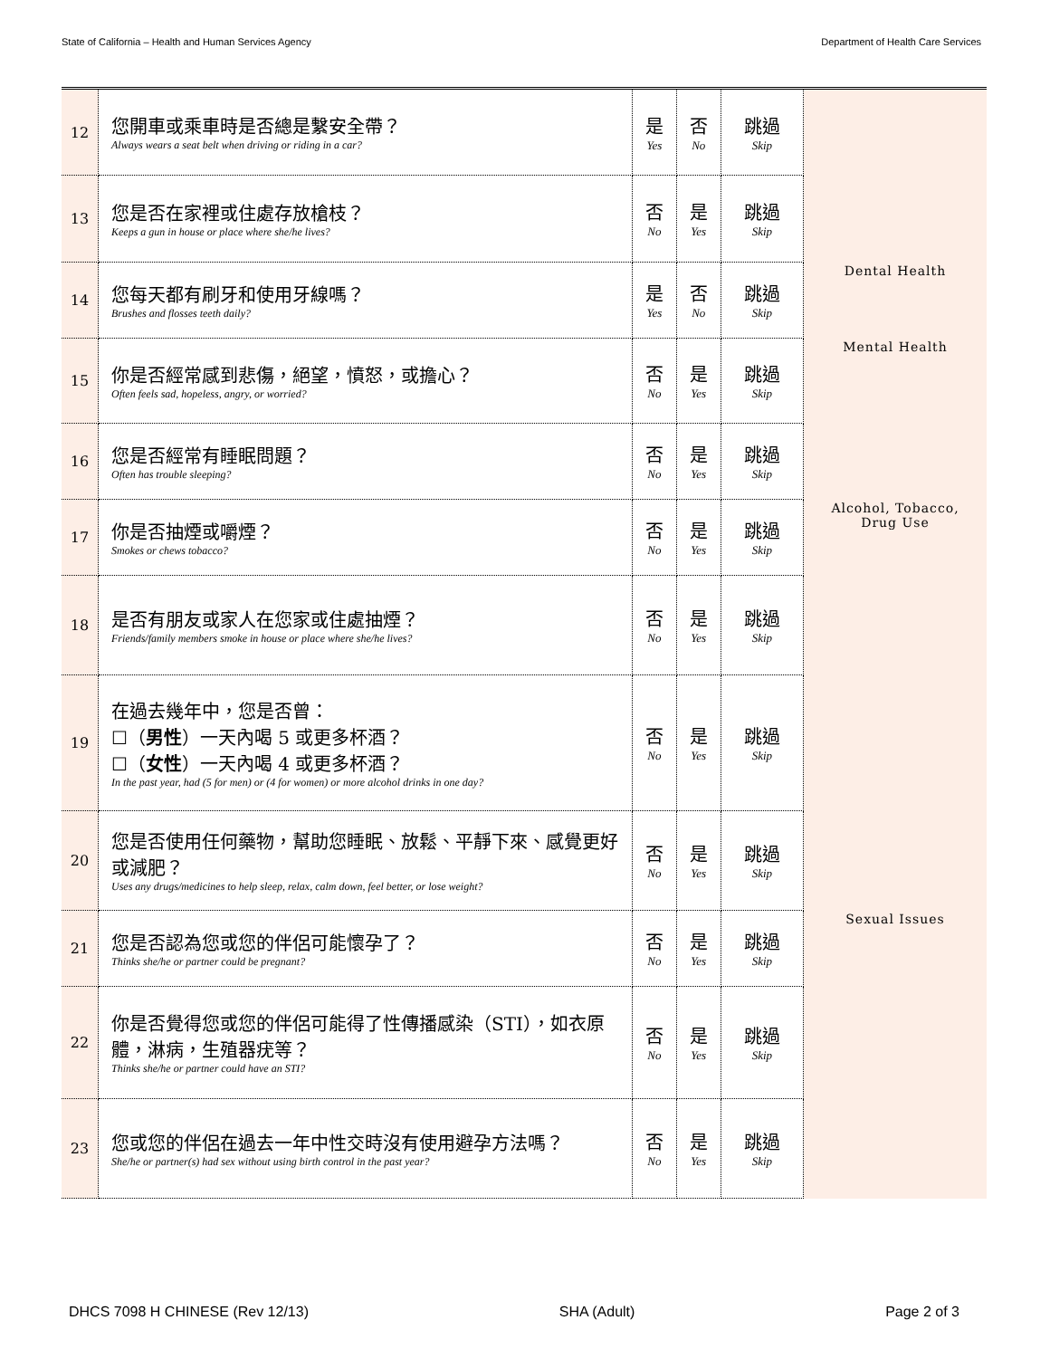State of California – Health and Human Services Agency Department of Health Care Services
| 12 | 您開車或乘車時是否總是繫安全帶？ Always wears a seat belt when driving or riding in a car? | 是 Yes | 否 No | 跳過 Skip | |
| 13 | 您是否在家裡或住處存放槍枝？ Keeps a gun in house or place where she/he lives? | 否 No | 是 Yes | 跳過 Skip | |
| 14 | 您每天都有刷牙和使用牙線嗎？ Brushes and flosses teeth daily? | 是 Yes | 否 No | 跳過 Skip | Dental Health |
| 15 | 你是否經常感到悲傷，絕望，憤怒，或擔心？ Often feels sad, hopeless, angry, or worried? | 否 No | 是 Yes | 跳過 Skip | Mental Health |
| 16 | 您是否經常有睡眠問題？ Often has trouble sleeping? | 否 No | 是 Yes | 跳過 Skip | |
| 17 | 你是否抽煙或嚼煙？ Smokes or chews tobacco? | 否 No | 是 Yes | 跳過 Skip | Alcohol, Tobacco, Drug Use |
| 18 | 是否有朋友或家人在您家或住處抽煙？ Friends/family members smoke in house or place where she/he lives? | 否 No | 是 Yes | 跳過 Skip | |
| 19 | 在過去幾年中，您是否曾： ☐（ 男性 ）一天內喝 5 或更多杯酒？ ☐（ 女性 ）一天內喝 4 或更多杯酒？ In the past year, had (5 for men) or (4 for women) or more alcohol drinks in one day? | 否 No | 是 Yes | 跳過 Skip | |
| 20 | 您是否使用任何藥物，幫助您睡眠、放鬆、平靜下來、感覺更好或減肥？ Uses any drugs/medicines to help sleep, relax, calm down, feel better, or lose weight? | 否 No | 是 Yes | 跳過 Skip | |
| 21 | 您是否認為您或您的伴侶可能懷孕了？ Thinks she/he or partner could be pregnant? | 否 No | 是 Yes | 跳過 Skip | Sexual Issues |
| 22 | 你是否覺得您或您的伴侶可能得了性傳播感染（STI），如衣原體，淋病，生殖器疣等？ Thinks she/he or partner could have an STI? | 否 No | 是 Yes | 跳過 Skip | |
| 23 | 您或您的伴侶在過去一年中性交時沒有使用避孕方法嗎？ She/he or partner(s) had sex without using birth control in the past year? | 否 No | 是 Yes | 跳過 Skip | |
DHCS 7098 H CHINESE (Rev 12/13) SHA (Adult) Page 2 of 3